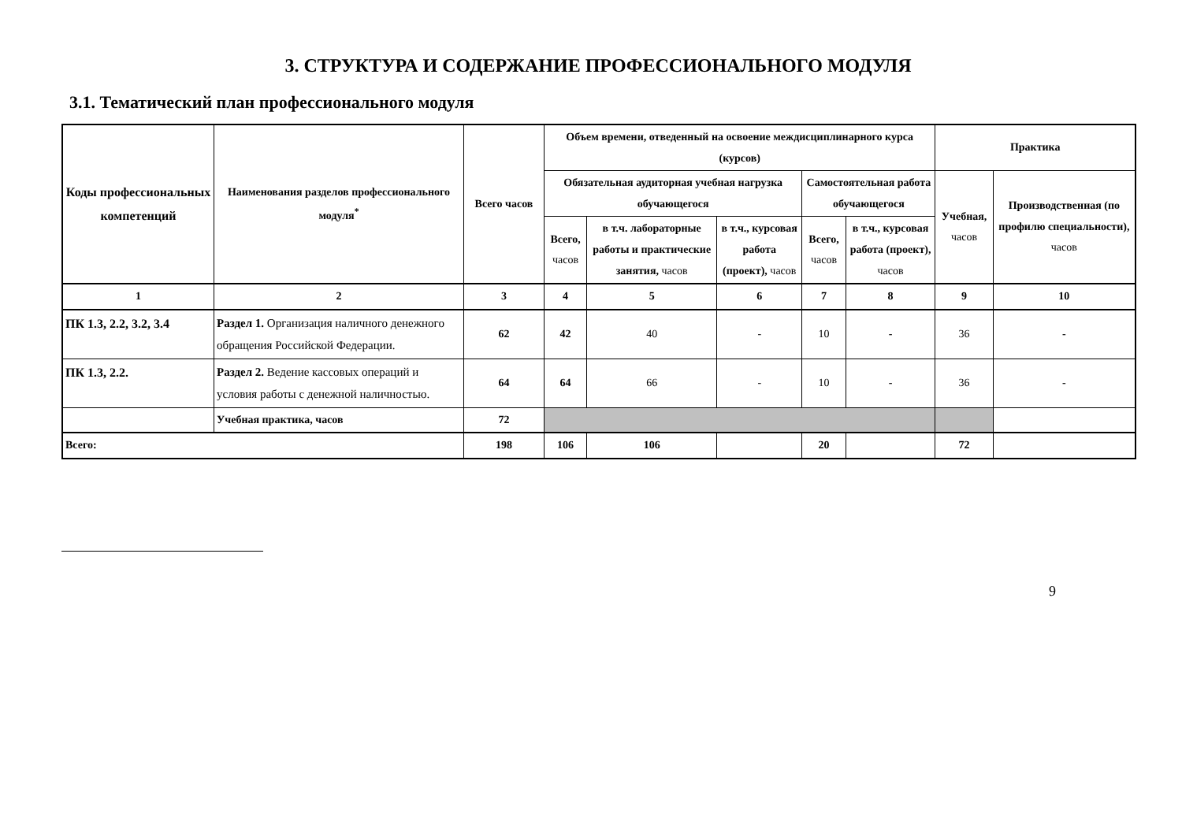3. СТРУКТУРА И СОДЕРЖАНИЕ ПРОФЕССИОНАЛЬНОГО МОДУЛЯ
3.1. Тематический план профессионального модуля
| Коды профессиональных компетенций | Наименования разделов профессионального модуля<sup>*</sup> | Всего часов | Объем времени, отведенный на освоение междисциплинарного курса (курсов) | | | | | Практика | |
| --- | --- | --- | --- | --- | --- | --- | --- | --- | --- |
| | | | Обязательная аудиторная учебная нагрузка обучающегося | | | Самостоятельная работа обучающегося | | Учебная, часов | Производственная (по профилю специальности), часов |
| | | | Всего, часов | в т.ч. лабораторные работы и практические занятия, часов | в т.ч., курсовая работа (проект), часов | Всего, часов | в т.ч., курсовая работа (проект), часов | | |
| 1 | 2 | 3 | 4 | 5 | 6 | 7 | 8 | 9 | 10 |
| ПК 1.3, 2.2, 3.2, 3.4 | Раздел 1. Организация наличного денежного обращения Российской Федерации. | 62 | 42 | 40 | - | 10 | - | 36 | - |
| ПК 1.3, 2.2. | Раздел 2. Ведение кассовых операций и условия работы с денежной наличностью. | 64 | 64 | 66 | - | 10 | - | 36 | - |
| | Учебная практика, часов | 72 | | | | | | | |
| Всего: | | 198 | 106 | 106 | | 20 | | 72 | |
9